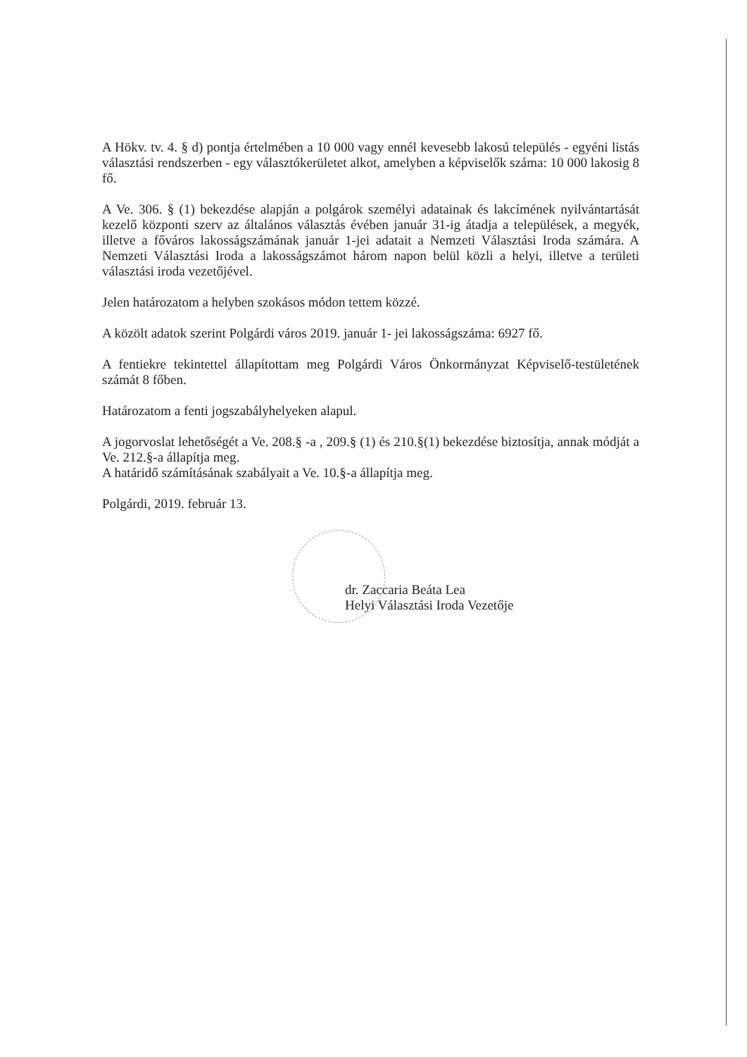A Hökv. tv. 4. § d) pontja értelmében a 10 000 vagy ennél kevesebb lakosú település - egyéni listás választási rendszerben - egy választókerületet alkot, amelyben a képviselők száma: 10 000 lakosig 8 fő.
A Ve. 306. § (1) bekezdése alapján a polgárok személyi adatainak és lakcímének nyilvántartását kezelő központi szerv az általános választás évében január 31-ig átadja a települések, a megyék, illetve a főváros lakosságszámának január 1-jei adatait a Nemzeti Választási Iroda számára. A Nemzeti Választási Iroda a lakosságszámot három napon belül közli a helyi, illetve a területi választási iroda vezetőjével.
Jelen határozatom a helyben szokásos módon tettem közzé.
A közölt adatok szerint Polgárdi város 2019. január 1- jei lakosságszáma: 6927 fő.
A fentiekre tekintettel állapítottam meg Polgárdi Város Önkormányzat Képviselő-testületének számát 8 főben.
Határozatom a fenti jogszabályhelyeken alapul.
A jogorvoslat lehetőségét a Ve. 208.§ -a , 209.§ (1) és 210.§(1) bekezdése biztosítja, annak módját a Ve. 212.§-a állapítja meg.
A határidő számításának szabályait a Ve. 10.§-a állapítja meg.
Polgárdi, 2019. február 13.
dr. Zaccaria Beáta Lea
Helyi Választási Iroda Vezetője